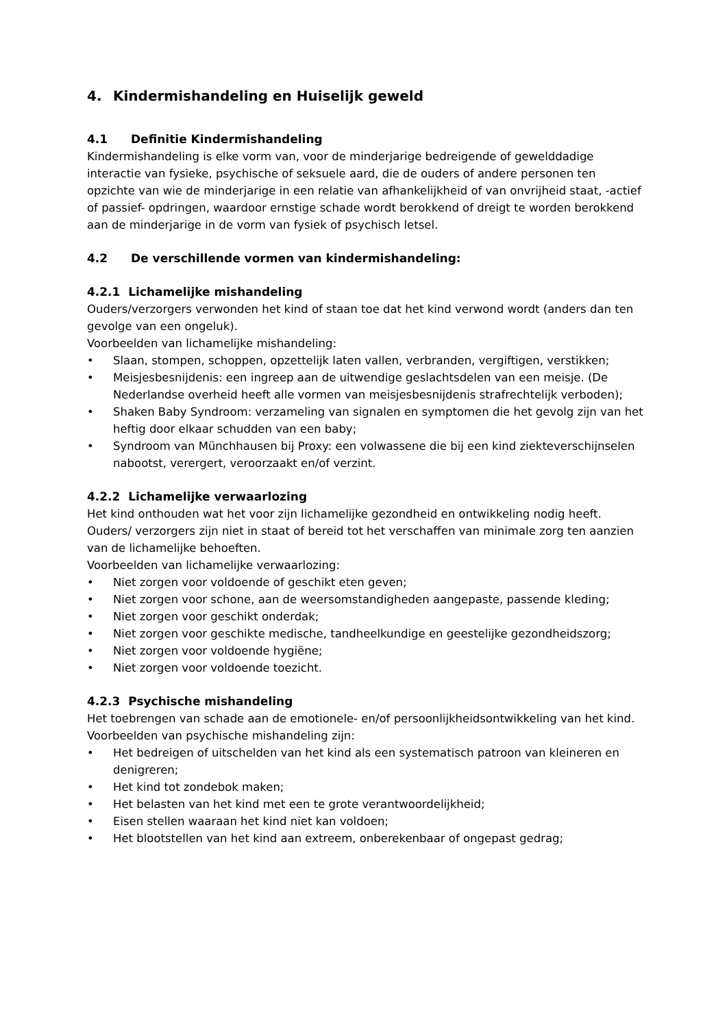4. Kindermishandeling en Huiselijk geweld
4.1 Definitie Kindermishandeling
Kindermishandeling is elke vorm van, voor de minderjarige bedreigende of gewelddadige interactie van fysieke, psychische of seksuele aard, die de ouders of andere personen ten opzichte van wie de minderjarige in een relatie van afhankelijkheid of van onvrijheid staat, -actief of passief- opdringen, waardoor ernstige schade wordt berokkend of dreigt te worden berokkend aan de minderjarige in de vorm van fysiek of psychisch letsel.
4.2 De verschillende vormen van kindermishandeling:
4.2.1 Lichamelijke mishandeling
Ouders/verzorgers verwonden het kind of staan toe dat het kind verwond wordt (anders dan ten gevolge van een ongeluk).
Voorbeelden van lichamelijke mishandeling:
• Slaan, stompen, schoppen, opzettelijk laten vallen, verbranden, vergiftigen, verstikken;
• Meisjesbesnijdenis: een ingreep aan de uitwendige geslachtsdelen van een meisje. (De Nederlandse overheid heeft alle vormen van meisjesbesnijdenis strafrechtelijk verboden);
• Shaken Baby Syndroom: verzameling van signalen en symptomen die het gevolg zijn van het heftig door elkaar schudden van een baby;
• Syndroom van Münchhausen bij Proxy: een volwassene die bij een kind ziekteverschijnselen nabootst, verergert, veroorzaakt en/of verzint.
4.2.2 Lichamelijke verwaarlozing
Het kind onthouden wat het voor zijn lichamelijke gezondheid en ontwikkeling nodig heeft. Ouders/ verzorgers zijn niet in staat of bereid tot het verschaffen van minimale zorg ten aanzien van de lichamelijke behoeften.
Voorbeelden van lichamelijke verwaarlozing:
• Niet zorgen voor voldoende of geschikt eten geven;
• Niet zorgen voor schone, aan de weersomstandigheden aangepaste, passende kleding;
• Niet zorgen voor geschikt onderdak;
• Niet zorgen voor geschikte medische, tandheelkundige en geestelijke gezondheidszorg;
• Niet zorgen voor voldoende hygiëne;
• Niet zorgen voor voldoende toezicht.
4.2.3 Psychische mishandeling
Het toebrengen van schade aan de emotionele- en/of persoonlijkheidsontwikkeling van het kind.
Voorbeelden van psychische mishandeling zijn:
• Het bedreigen of uitschelden van het kind als een systematisch patroon van kleineren en denigreren;
• Het kind tot zondebok maken;
• Het belasten van het kind met een te grote verantwoordelijkheid;
• Eisen stellen waaraan het kind niet kan voldoen;
• Het blootstellen van het kind aan extreem, onberekenbaar of ongepast gedrag;